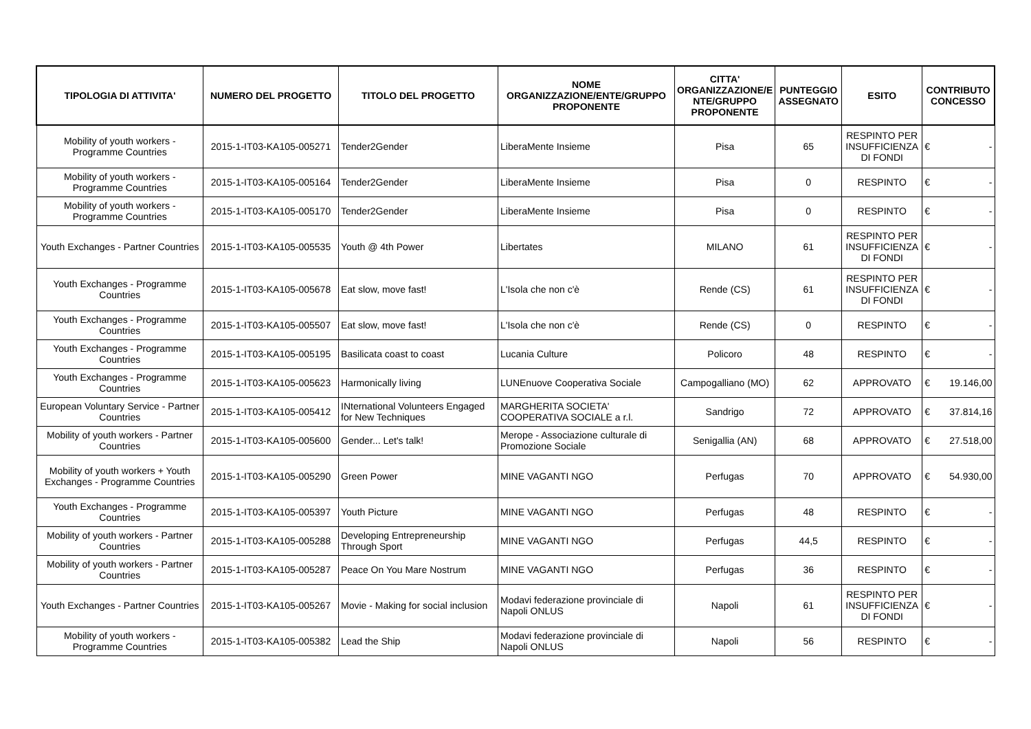| TIPOLOGIA DI ATTIVITA' | NUMERO DEL PROGETTO | TITOLO DEL PROGETTO | NOME ORGANIZZAZIONE/ENTE/GRUPPO PROPONENTE | CITTA' ORGANIZZAZIONE/E NTE/GRUPPO PROPONENTE | PUNTEGGIO ASSEGNATO | ESITO | CONTRIBUTO CONCESSO |
| --- | --- | --- | --- | --- | --- | --- | --- |
| Mobility of youth workers - Programme Countries | 2015-1-IT03-KA105-005271 | Tender2Gender | LiberaMente Insieme | Pisa | 65 | RESPINTO PER INSUFFICIENZA DI FONDI | € - |
| Mobility of youth workers - Programme Countries | 2015-1-IT03-KA105-005164 | Tender2Gender | LiberaMente Insieme | Pisa | 0 | RESPINTO | € - |
| Mobility of youth workers - Programme Countries | 2015-1-IT03-KA105-005170 | Tender2Gender | LiberaMente Insieme | Pisa | 0 | RESPINTO | € - |
| Youth Exchanges - Partner Countries | 2015-1-IT03-KA105-005535 | Youth @ 4th Power | Libertates | MILANO | 61 | RESPINTO PER INSUFFICIENZA DI FONDI | € - |
| Youth Exchanges - Programme Countries | 2015-1-IT03-KA105-005678 | Eat slow, move fast! | L'Isola che non c'è | Rende (CS) | 61 | RESPINTO PER INSUFFICIENZA DI FONDI | € - |
| Youth Exchanges - Programme Countries | 2015-1-IT03-KA105-005507 | Eat slow, move fast! | L'Isola che non c'è | Rende (CS) | 0 | RESPINTO | € - |
| Youth Exchanges - Programme Countries | 2015-1-IT03-KA105-005195 | Basilicata coast to coast | Lucania Culture | Policoro | 48 | RESPINTO | € - |
| Youth Exchanges - Programme Countries | 2015-1-IT03-KA105-005623 | Harmonically living | LUNEnuove Cooperativa Sociale | Campogalliano (MO) | 62 | APPROVATO | € 19.146,00 |
| European Voluntary Service - Partner Countries | 2015-1-IT03-KA105-005412 | INternational Volunteers Engaged for New Techniques | MARGHERITA SOCIETA' COOPERATIVA SOCIALE a r.l. | Sandrigo | 72 | APPROVATO | € 37.814,16 |
| Mobility of youth workers - Partner Countries | 2015-1-IT03-KA105-005600 | Gender... Let's talk! | Merope - Associazione culturale di Promozione Sociale | Senigallia (AN) | 68 | APPROVATO | € 27.518,00 |
| Mobility of youth workers + Youth Exchanges - Programme Countries | 2015-1-IT03-KA105-005290 | Green Power | MINE VAGANTI NGO | Perfugas | 70 | APPROVATO | € 54.930,00 |
| Youth Exchanges - Programme Countries | 2015-1-IT03-KA105-005397 | Youth Picture | MINE VAGANTI NGO | Perfugas | 48 | RESPINTO | € - |
| Mobility of youth workers - Partner Countries | 2015-1-IT03-KA105-005288 | Developing Entrepreneurship Through Sport | MINE VAGANTI NGO | Perfugas | 44,5 | RESPINTO | € - |
| Mobility of youth workers - Partner Countries | 2015-1-IT03-KA105-005287 | Peace On You Mare Nostrum | MINE VAGANTI NGO | Perfugas | 36 | RESPINTO | € - |
| Youth Exchanges - Partner Countries | 2015-1-IT03-KA105-005267 | Movie - Making for social inclusion | Modavi federazione provinciale di Napoli ONLUS | Napoli | 61 | RESPINTO PER INSUFFICIENZA DI FONDI | € - |
| Mobility of youth workers - Programme Countries | 2015-1-IT03-KA105-005382 | Lead the Ship | Modavi federazione provinciale di Napoli ONLUS | Napoli | 56 | RESPINTO | € - |